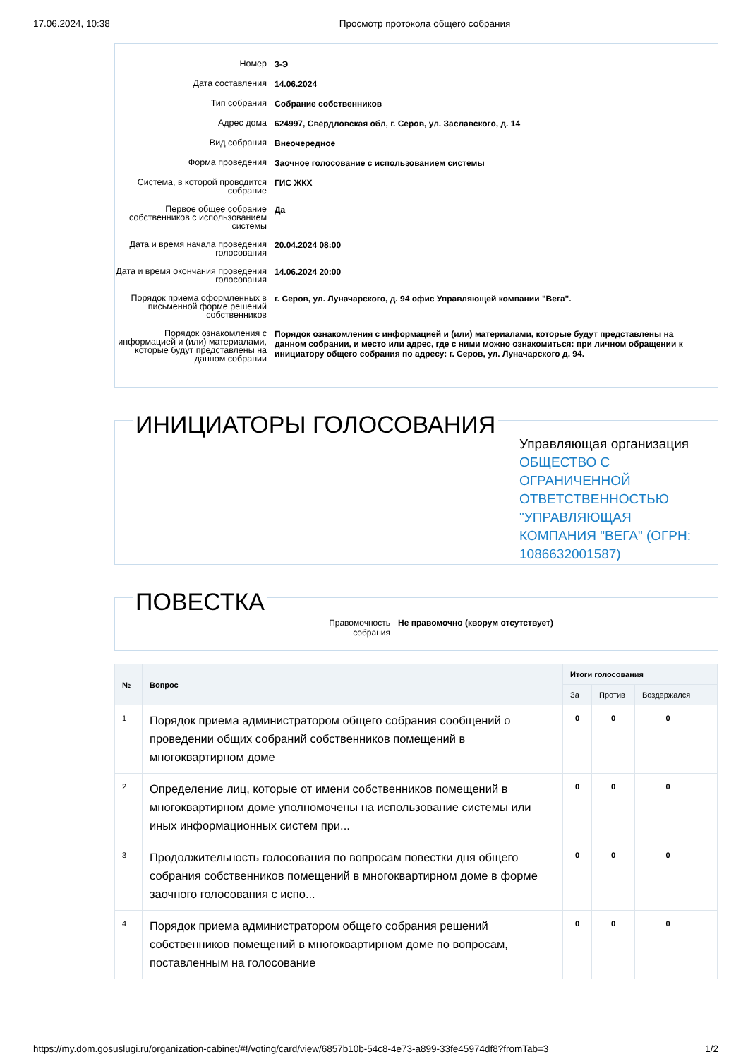17.06.2024, 10:38 Просмотр протокола общего собрания
Номер
3-Э
Дата составления
14.06.2024
Тип собрания
Собрание собственников
Адрес дома
624997, Свердловская обл, г. Серов, ул. Заславского, д. 14
Вид собрания
Внеочередное
Форма проведения
Заочное голосование с использованием системы
Система, в которой проводится собрание
ГИС ЖКХ
Первое общее собрание собственников с использованием системы
Да
Дата и время начала проведения голосования
20.04.2024 08:00
Дата и время окончания проведения голосования
14.06.2024 20:00
Порядок приема оформленных в письменной форме решений собственников
г. Серов, ул. Луначарского, д. 94 офис Управляющей компании "Вега".
Порядок ознакомления с информацией и (или) материалами, которые будут представлены на данном собрании
Порядок ознакомления с информацией и (или) материалами, которые будут представлены на данном собрании, и место или адрес, где с ними можно ознакомиться: при личном обращении к инициатору общего собрания по адресу: г. Серов, ул. Луначарского д. 94.
ИНИЦИАТОРЫ ГОЛОСОВАНИЯ
Управляющая организация ОБЩЕСТВО С ОГРАНИЧЕННОЙ ОТВЕТСТВЕННОСТЬЮ "УПРАВЛЯЮЩАЯ КОМПАНИЯ "ВЕГА" (ОГРН: 1086632001587)
ПОВЕСТКА
Правомочность собрания
Не правомочно (кворум отсутствует)
| № | Вопрос | Итоги голосования | | | |
| --- | --- | --- | --- | --- | --- |
| | | За | Против | Воздержался | |
| 1 | Порядок приема администратором общего собрания сообщений о проведении общих собраний собственников помещений в многоквартирном доме | 0 | 0 | 0 | |
| 2 | Определение лиц, которые от имени собственников помещений в многоквартирном доме уполномочены на использование системы или иных информационных систем при... | 0 | 0 | 0 | |
| 3 | Продолжительность голосования по вопросам повестки дня общего собрания собственников помещений в многоквартирном доме в форме заочного голосования с испо... | 0 | 0 | 0 | |
| 4 | Порядок приема администратором общего собрания решений собственников помещений в многоквартирном доме по вопросам, поставленным на голосование | 0 | 0 | 0 | |
https://my.dom.gosuslugi.ru/organization-cabinet/#!/voting/card/view/6857b10b-54c8-4e73-a899-33fe45974df8?fromTab=3 1/2